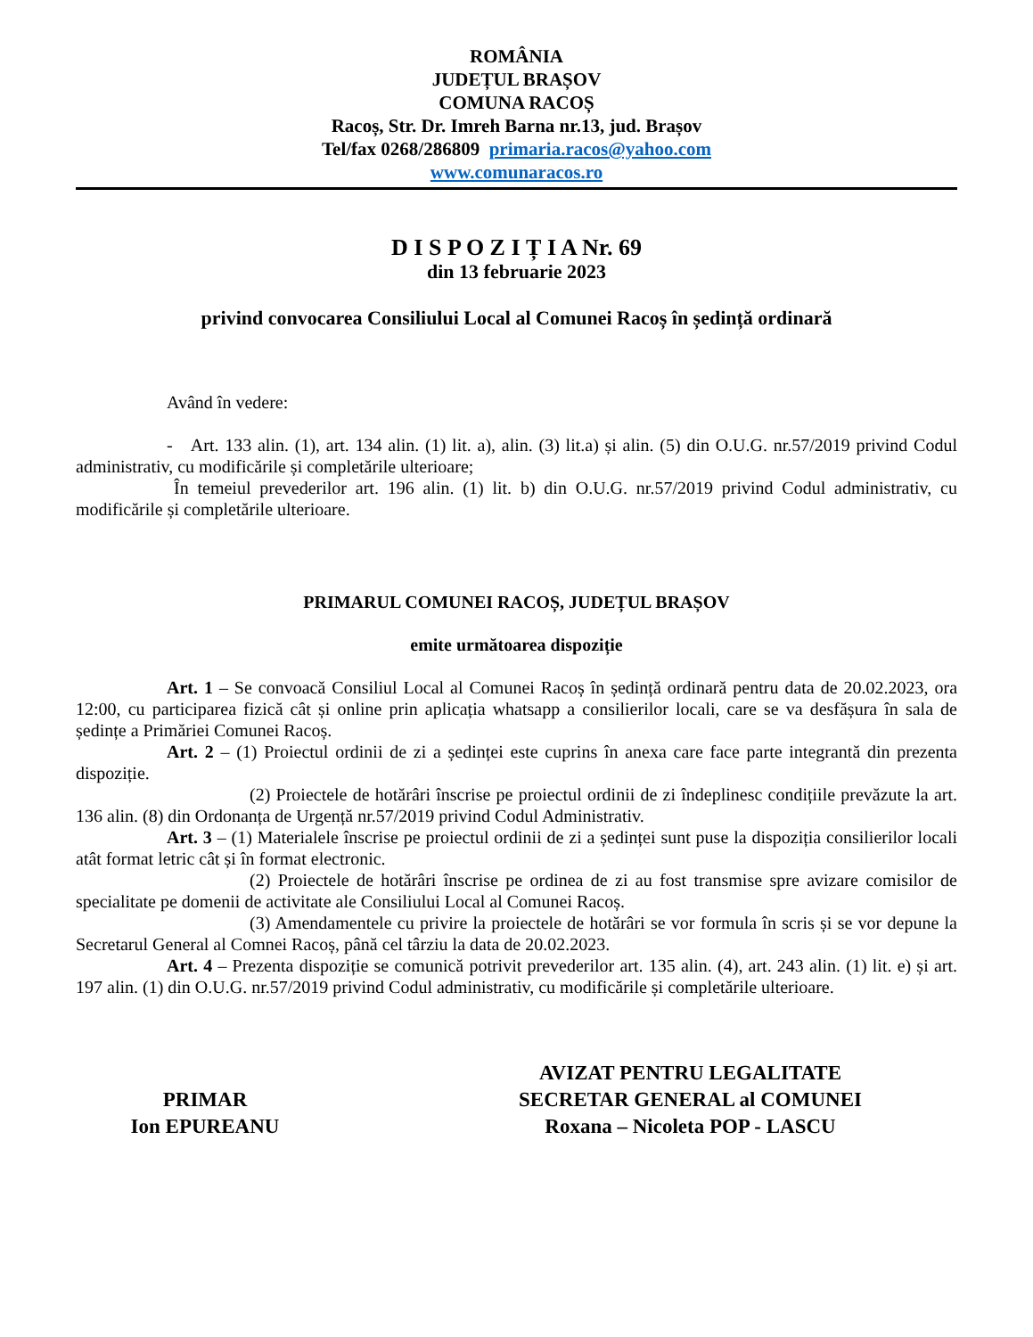ROMÂNIA
JUDEȚUL BRAȘOV
COMUNA RACOȘ
Racoș, Str. Dr. Imreh Barna nr.13, jud. Brașov
Tel/fax 0268/286809 primaria.racos@yahoo.com
www.comunaracos.ro
D I S P O Z I Ț I A Nr. 69
din 13 februarie 2023
privind convocarea Consiliului Local al Comunei Racoș în ședință ordinară
Având în vedere:
- Art. 133 alin. (1), art. 134 alin. (1) lit. a), alin. (3) lit.a) și alin. (5) din O.U.G. nr.57/2019 privind Codul administrativ, cu modificările și completările ulterioare;
În temeiul prevederilor art. 196 alin. (1) lit. b) din O.U.G. nr.57/2019 privind Codul administrativ, cu modificările și completările ulterioare.
PRIMARUL COMUNEI RACOȘ, JUDEȚUL BRAȘOV
emite următoarea dispoziție
Art. 1 – Se convoacă Consiliul Local al Comunei Racoș în ședință ordinară pentru data de 20.02.2023, ora 12:00, cu participarea fizică cât și online prin aplicația whatsapp a consilierilor locali, care se va desfășura în sala de ședințe a Primăriei Comunei Racoș.
Art. 2 – (1) Proiectul ordinii de zi a ședinței este cuprins în anexa care face parte integrantă din prezenta dispoziție.
(2) Proiectele de hotărâri înscrise pe proiectul ordinii de zi îndeplinesc condițiile prevăzute la art. 136 alin. (8) din Ordonanța de Urgență nr.57/2019 privind Codul Administrativ.
Art. 3 – (1) Materialele înscrise pe proiectul ordinii de zi a ședinței sunt puse la dispoziția consilierilor locali atât format letric cât și în format electronic.
(2) Proiectele de hotărâri înscrise pe ordinea de zi au fost transmise spre avizare comisilor de specialitate pe domenii de activitate ale Consiliului Local al Comunei Racoș.
(3) Amendamentele cu privire la proiectele de hotărâri se vor formula în scris și se vor depune la Secretarul General al Comnei Racoș, până cel târziu la data de 20.02.2023.
Art. 4 – Prezenta dispoziție se comunică potrivit prevederilor art. 135 alin. (4), art. 243 alin. (1) lit. e) și art. 197 alin. (1) din O.U.G. nr.57/2019 privind Codul administrativ, cu modificările și completările ulterioare.
PRIMAR
Ion EPUREANU
AVIZAT PENTRU LEGALITATE
SECRETAR GENERAL al COMUNEI
Roxana – Nicoleta POP - LASCU